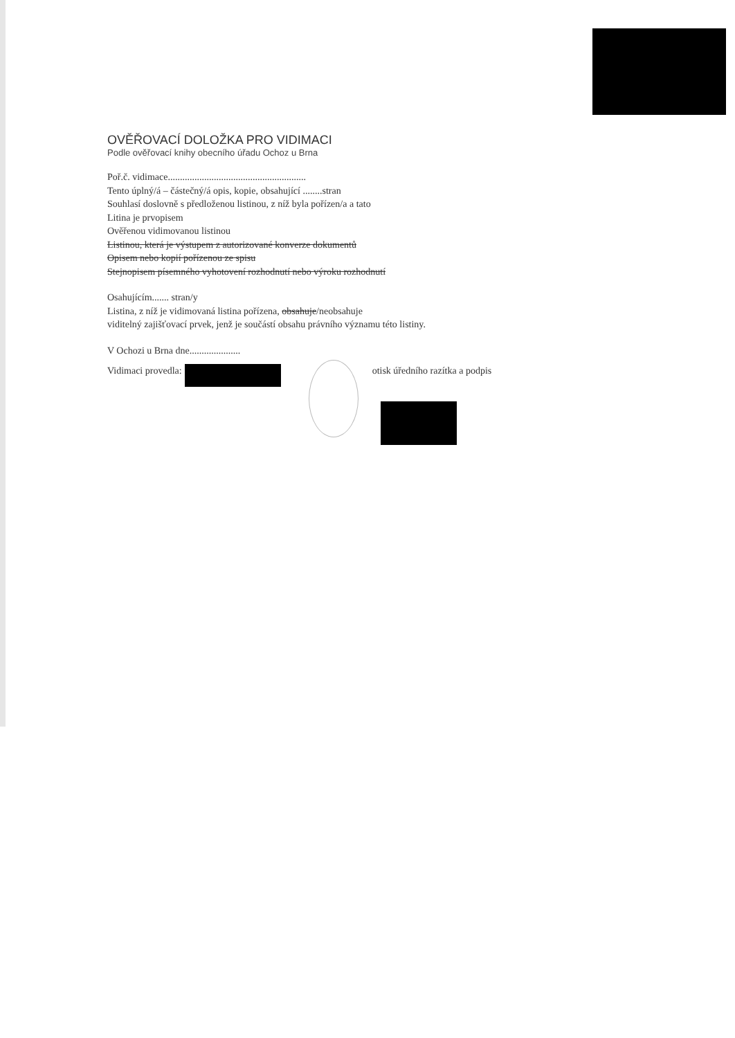OVĚŘOVACÍ DOLOŽKA PRO VIDIMACI
Podle ověřovací knihy obecního úřadu Ochoz u Brna
Poř.č. vidimace.........................................................
Tento úplný/á – částečný/á opis, kopie, obsahující ........stran
Souhlasí doslovně s předloženou listinou, z níž byla pořízen/a a tato
Litina je prvopisem
Ověřenou vidimovanou listinou
Listinou, která je výstupem z autorizované konverze dokumentů
Opisem nebo kopií pořízenou ze spisu
Stejnopisem písemného vyhotovení rozhodnutí nebo výroku rozhodnutí
Osahujícím....... stran/y
Listina, z níž je vidimovaná listina pořízena, obsahuje/neobsahuje
viditelný zajišťovací prvek, jenž je součástí obsahu právního významu této listiny.
V Ochozi u Brna dne.....................
Vidimaci provedla: otisk úředního razítka a podpis